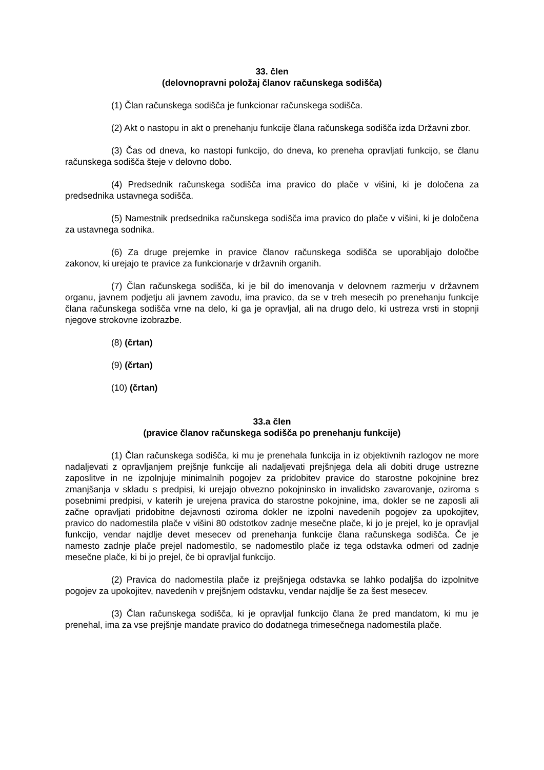33. člen
(delovnopravni položaj članov računskega sodišča)
(1) Član računskega sodišča je funkcionar računskega sodišča.
(2) Akt o nastopu in akt o prenehanju funkcije člana računskega sodišča izda Državni zbor.
(3) Čas od dneva, ko nastopi funkcijo, do dneva, ko preneha opravljati funkcijo, se članu računskega sodišča šteje v delovno dobo.
(4) Predsednik računskega sodišča ima pravico do plače v višini, ki je določena za predsednika ustavnega sodišča.
(5) Namestnik predsednika računskega sodišča ima pravico do plače v višini, ki je določena za ustavnega sodnika.
(6) Za druge prejemke in pravice članov računskega sodišča se uporabljajo določbe zakonov, ki urejajo te pravice za funkcionarje v državnih organih.
(7) Član računskega sodišča, ki je bil do imenovanja v delovnem razmerju v državnem organu, javnem podjetju ali javnem zavodu, ima pravico, da se v treh mesecih po prenehanju funkcije člana računskega sodišča vrne na delo, ki ga je opravljal, ali na drugo delo, ki ustreza vrsti in stopnji njegove strokovne izobrazbe.
(8) (črtan)
(9) (črtan)
(10) (črtan)
33.a člen
(pravice članov računskega sodišča po prenehanju funkcije)
(1) Član računskega sodišča, ki mu je prenehala funkcija in iz objektivnih razlogov ne more nadaljevati z opravljanjem prejšnje funkcije ali nadaljevati prejšnjega dela ali dobiti druge ustrezne zaposlitve in ne izpolnjuje minimalnih pogojev za pridobitev pravice do starostne pokojnine brez zmanjšanja v skladu s predpisi, ki urejajo obvezno pokojninsko in invalidsko zavarovanje, oziroma s posebnimi predpisi, v katerih je urejena pravica do starostne pokojnine, ima, dokler se ne zaposli ali začne opravljati pridobitne dejavnosti oziroma dokler ne izpolni navedenih pogojev za upokojitev, pravico do nadomestila plače v višini 80 odstotkov zadnje mesečne plače, ki jo je prejel, ko je opravljal funkcijo, vendar najdlje devet mesecev od prenehanja funkcije člana računskega sodišča. Če je namesto zadnje plače prejel nadomestilo, se nadomestilo plače iz tega odstavka odmeri od zadnje mesečne plače, ki bi jo prejel, če bi opravljal funkcijo.
(2) Pravica do nadomestila plače iz prejšnjega odstavka se lahko podaljša do izpolnitve pogojev za upokojitev, navedenih v prejšnjem odstavku, vendar najdlje še za šest mesecev.
(3) Član računskega sodišča, ki je opravljal funkcijo člana že pred mandatom, ki mu je prenehal, ima za vse prejšnje mandate pravico do dodatnega trimesečnega nadomestila plače.